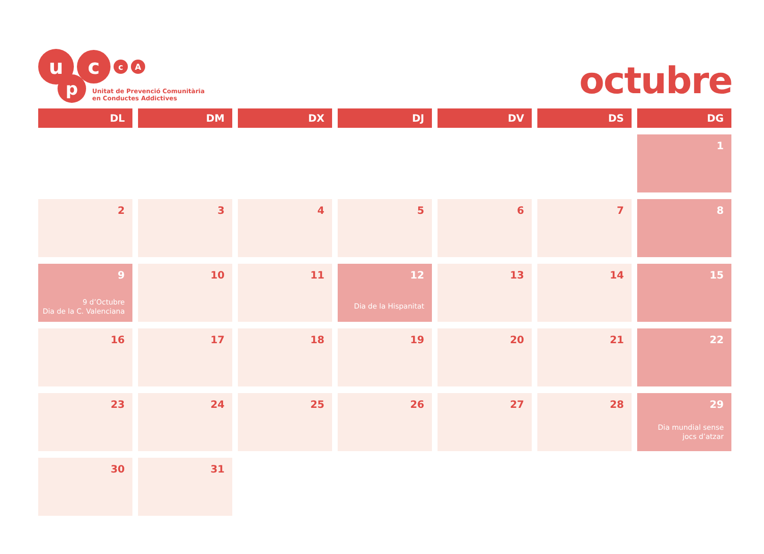u
c
c A
p
Unitat de Prevenció Comunitària
en Conductes Addictives
octubre
| DL | DM | DX | DJ | DV | DS | DG |
| --- | --- | --- | --- | --- | --- | --- |
| | | | | | | 1 |
| 2 | 3 | 4 | 5 | 6 | 7 | 8 |
| 9 9 d’Octubre Dia de la C. Valenciana | 10 | 11 | 12 Dia de la Hispanitat | 13 | 14 | 15 |
| 16 | 17 | 18 | 19 | 20 | 21 | 22 |
| 23 | 24 | 25 | 26 | 27 | 28 | 29 Dia mundial sense jocs d’atzar |
| 30 | 31 | | | | | |